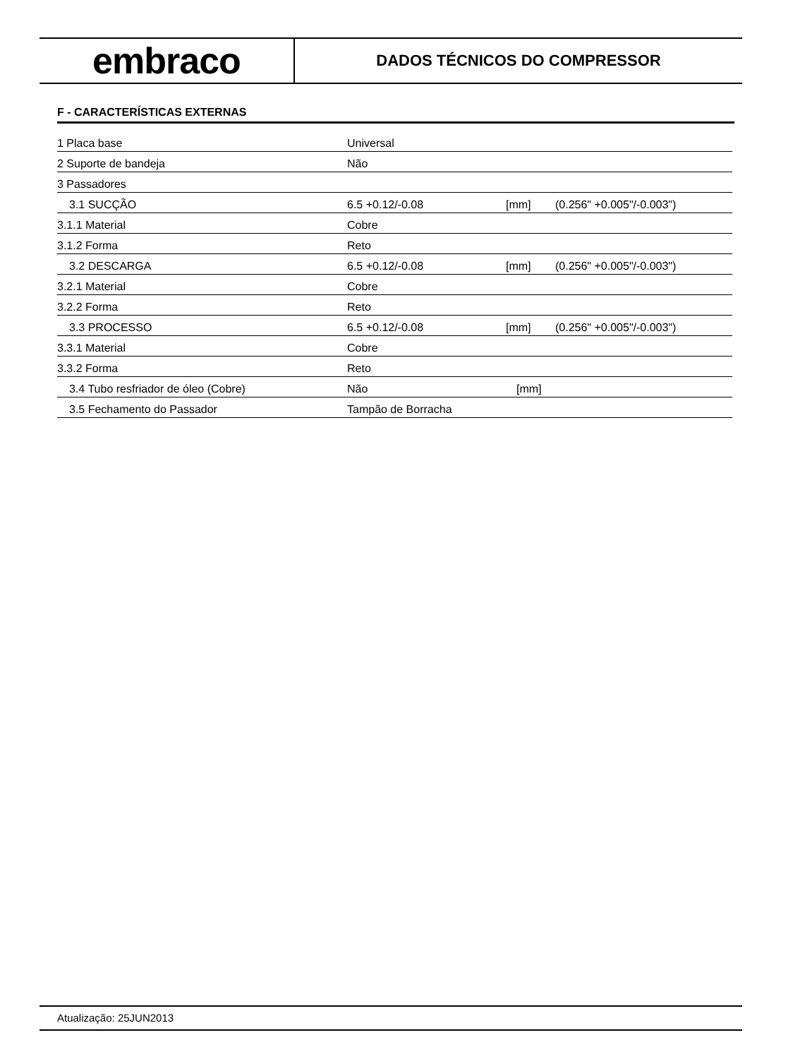embraco
DADOS TÉCNICOS DO COMPRESSOR
F - CARACTERÍSTICAS EXTERNAS
| 1 Placa base | Universal | | |
| 2 Suporte de bandeja | Não | | |
| 3 Passadores | | | |
| 3.1 SUCÇÃO | 6.5 +0.12/-0.08 | [mm] | (0.256" +0.005"/-0.003") |
| 3.1.1 Material | Cobre | | |
| 3.1.2 Forma | Reto | | |
| 3.2 DESCARGA | 6.5 +0.12/-0.08 | [mm] | (0.256" +0.005"/-0.003") |
| 3.2.1 Material | Cobre | | |
| 3.2.2 Forma | Reto | | |
| 3.3 PROCESSO | 6.5 +0.12/-0.08 | [mm] | (0.256" +0.005"/-0.003") |
| 3.3.1 Material | Cobre | | |
| 3.3.2 Forma | Reto | | |
| 3.4 Tubo resfriador de óleo (Cobre) | Não | [mm] | |
| 3.5 Fechamento do Passador | Tampão de Borracha | | |
Atualização: 25JUN2013